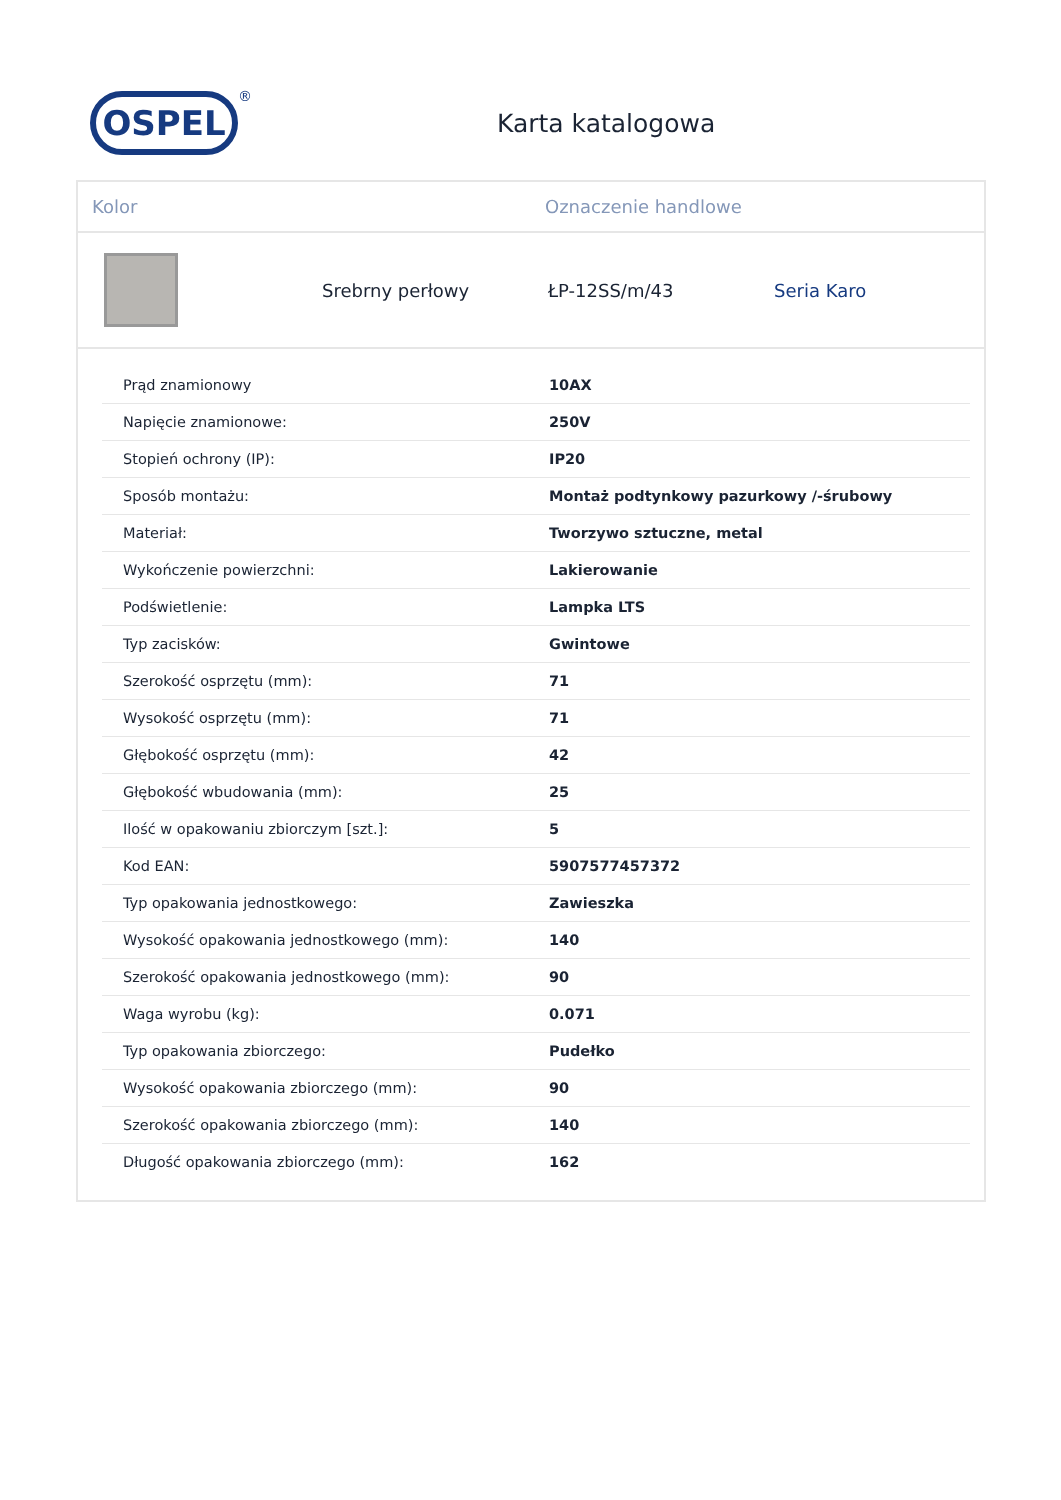OSPEL
®
Karta katalogowa
Kolor Oznaczenie handlowe
Srebrny perłowy ŁP-12SS/m/43 Seria Karo
| Prąd znamionowy | 10AX |
| Napięcie znamionowe: | 250V |
| Stopień ochrony (IP): | IP20 |
| Sposób montażu: | Montaż podtynkowy pazurkowy /-śrubowy |
| Materiał: | Tworzywo sztuczne, metal |
| Wykończenie powierzchni: | Lakierowanie |
| Podświetlenie: | Lampka LTS |
| Typ zacisków: | Gwintowe |
| Szerokość osprzętu (mm): | 71 |
| Wysokość osprzętu (mm): | 71 |
| Głębokość osprzętu (mm): | 42 |
| Głębokość wbudowania (mm): | 25 |
| Ilość w opakowaniu zbiorczym [szt.]: | 5 |
| Kod EAN: | 5907577457372 |
| Typ opakowania jednostkowego: | Zawieszka |
| Wysokość opakowania jednostkowego (mm): | 140 |
| Szerokość opakowania jednostkowego (mm): | 90 |
| Waga wyrobu (kg): | 0.071 |
| Typ opakowania zbiorczego: | Pudełko |
| Wysokość opakowania zbiorczego (mm): | 90 |
| Szerokość opakowania zbiorczego (mm): | 140 |
| Długość opakowania zbiorczego (mm): | 162 |